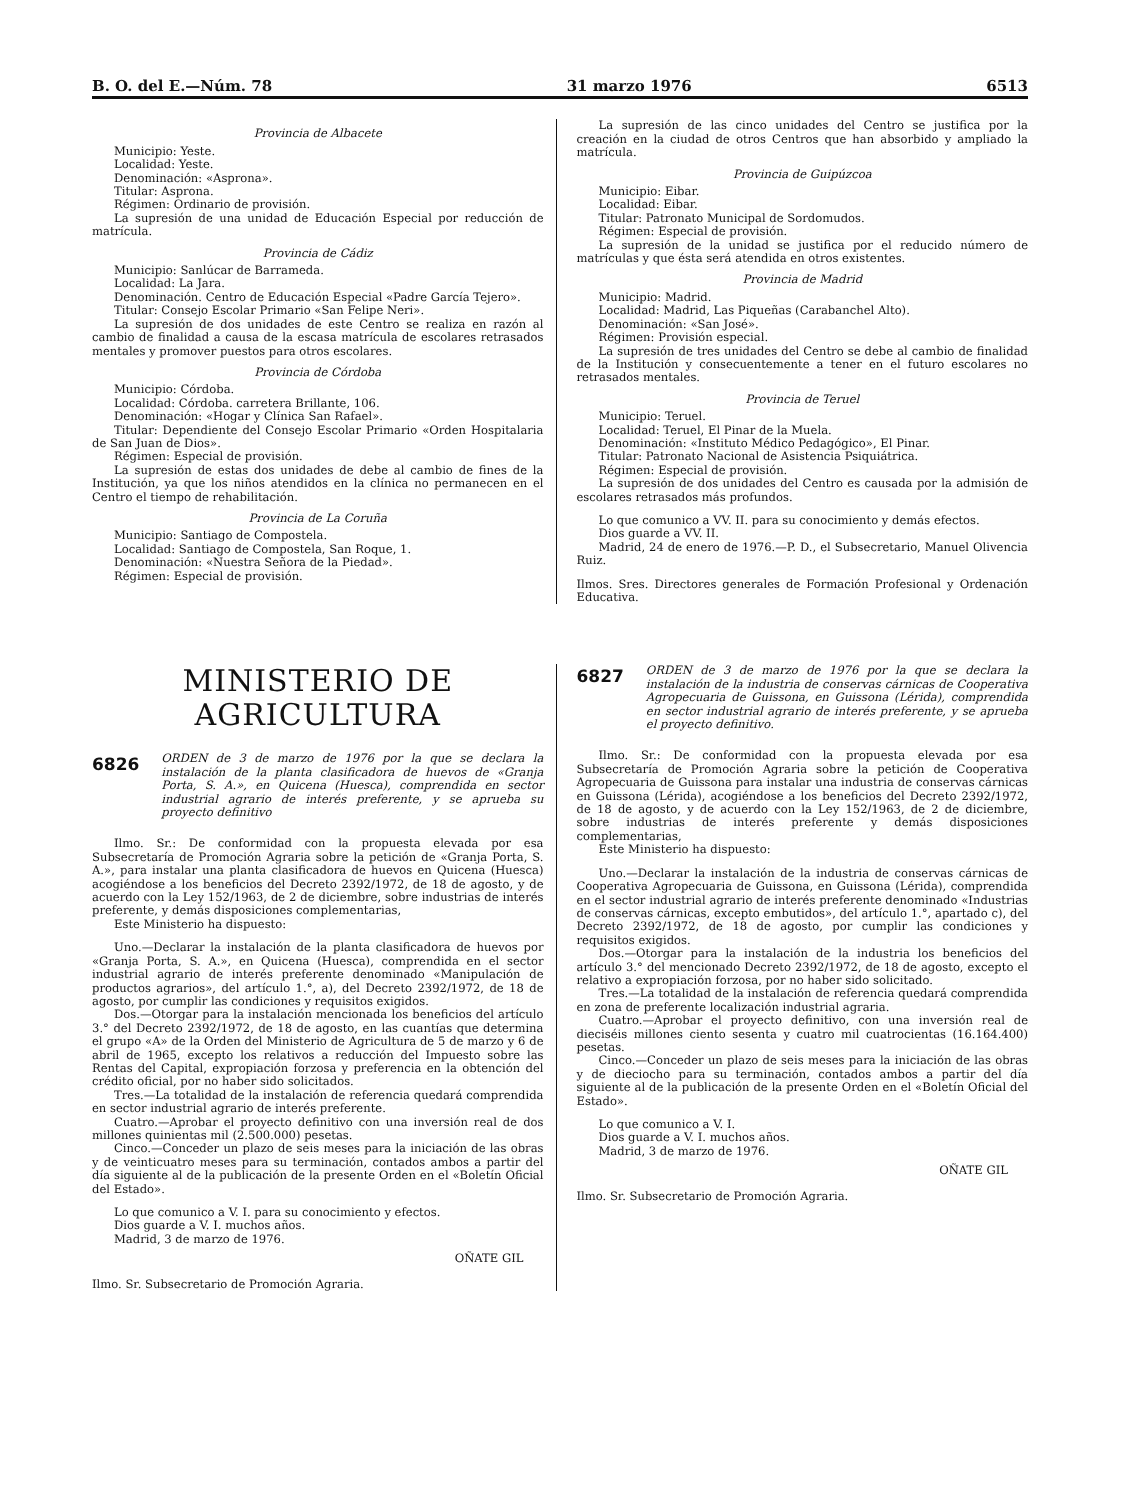B. O. del E.—Núm. 78 31 marzo 1976 6513
Provincia de Albacete
Municipio: Yeste.
Localidad: Yeste.
Denominación: «Asprona».
Titular: Asprona.
Régimen: Ordinario de provisión.
La supresión de una unidad de Educación Especial por reducción de matrícula.
Provincia de Cádiz
Municipio: Sanlúcar de Barrameda.
Localidad: La Jara.
Denominación. Centro de Educación Especial «Padre García Tejero».
Titular: Consejo Escolar Primario «San Felipe Neri».
La supresión de dos unidades de este Centro se realiza en razón al cambio de finalidad a causa de la escasa matrícula de escolares retrasados mentales y promover puestos para otros escolares.
Provincia de Córdoba
Municipio: Córdoba.
Localidad: Córdoba. carretera Brillante, 106.
Denominación: «Hogar y Clínica San Rafael».
Titular: Dependiente del Consejo Escolar Primario «Orden Hospitalaria de San Juan de Dios».
Régimen: Especial de provisión.
La supresión de estas dos unidades de debe al cambio de fines de la Institución, ya que los niños atendidos en la clínica no permanecen en el Centro el tiempo de rehabilitación.
Provincia de La Coruña
Municipio: Santiago de Compostela.
Localidad: Santiago de Compostela, San Roque, 1.
Denominación: «Nuestra Señora de la Piedad».
Régimen: Especial de provisión.
La supresión de las cinco unidades del Centro se justifica por la creación en la ciudad de otros Centros que han absorbido y ampliado la matrícula.
Provincia de Guipúzcoa
Municipio: Eibar.
Localidad: Eibar.
Titular: Patronato Municipal de Sordomudos.
Régimen: Especial de provisión.
La supresión de la unidad se justifica por el reducido número de matrículas y que ésta será atendida en otros existentes.
Provincia de Madrid
Municipio: Madrid.
Localidad: Madrid, Las Piqueñas (Carabanchel Alto).
Denominación: «San José».
Régimen: Provisión especial.
La supresión de tres unidades del Centro se debe al cambio de finalidad de la Institución y consecuentemente a tener en el futuro escolares no retrasados mentales.
Provincia de Teruel
Municipio: Teruel.
Localidad: Teruel, El Pinar de la Muela.
Denominación: «Instituto Médico Pedagógico», El Pinar.
Titular: Patronato Nacional de Asistencia Psiquiátrica.
Régimen: Especial de provisión.
La supresión de dos unidades del Centro es causada por la admisión de escolares retrasados más profundos.
Lo que comunico a VV. II. para su conocimiento y demás efectos.
Dios guarde a VV. II.
Madrid, 24 de enero de 1976.—P. D., el Subsecretario, Manuel Olivencia Ruiz.
Ilmos. Sres. Directores generales de Formación Profesional y Ordenación Educativa.
MINISTERIO DE AGRICULTURA
6826
ORDEN de 3 de marzo de 1976 por la que se declara la instalación de la planta clasificadora de huevos de «Granja Porta, S. A.», en Quicena (Huesca), comprendida en sector industrial agrario de interés preferente, y se aprueba su proyecto definitivo
Ilmo. Sr.: De conformidad con la propuesta elevada por esa Subsecretaría de Promoción Agraria sobre la petición de «Granja Porta, S. A.», para instalar una planta clasificadora de huevos en Quicena (Huesca) acogiéndose a los beneficios del Decreto 2392/1972, de 18 de agosto, y de acuerdo con la Ley 152/1963, de 2 de diciembre, sobre industrias de interés preferente, y demás disposiciones complementarias,
Este Ministerio ha dispuesto:
Uno.—Declarar la instalación de la planta clasificadora de huevos por «Granja Porta, S. A.», en Quicena (Huesca), comprendida en el sector industrial agrario de interés preferente denominado «Manipulación de productos agrarios», del artículo 1.°, a), del Decreto 2392/1972, de 18 de agosto, por cumplir las condiciones y requisitos exigidos.
Dos.—Otorgar para la instalación mencionada los beneficios del artículo 3.° del Decreto 2392/1972, de 18 de agosto, en las cuantías que determina el grupo «A» de la Orden del Ministerio de Agricultura de 5 de marzo y 6 de abril de 1965, excepto los relativos a reducción del Impuesto sobre las Rentas del Capital, expropiación forzosa y preferencia en la obtención del crédito oficial, por no haber sido solicitados.
Tres.—La totalidad de la instalación de referencia quedará comprendida en sector industrial agrario de interés preferente.
Cuatro.—Aprobar el proyecto definitivo con una inversión real de dos millones quinientas mil (2.500.000) pesetas.
Cinco.—Conceder un plazo de seis meses para la iniciación de las obras y de veinticuatro meses para su terminación, contados ambos a partir del día siguiente al de la publicación de la presente Orden en el «Boletín Oficial del Estado».
Lo que comunico a V. I. para su conocimiento y efectos.
Dios guarde a V. I. muchos años.
Madrid, 3 de marzo de 1976.
OÑATE GIL
Ilmo. Sr. Subsecretario de Promoción Agraria.
6827
ORDEN de 3 de marzo de 1976 por la que se declara la instalación de la industria de conservas cárnicas de Cooperativa Agropecuaria de Guissona, en Guissona (Lérida), comprendida en sector industrial agrario de interés preferente, y se aprueba el proyecto definitivo.
Ilmo. Sr.: De conformidad con la propuesta elevada por esa Subsecretaría de Promoción Agraria sobre la petición de Cooperativa Agropecuaria de Guissona para instalar una industria de conservas cárnicas en Guissona (Lérida), acogiéndose a los beneficios del Decreto 2392/1972, de 18 de agosto, y de acuerdo con la Ley 152/1963, de 2 de diciembre, sobre industrias de interés preferente y demás disposiciones complementarias,
Este Ministerio ha dispuesto:
Uno.—Declarar la instalación de la industria de conservas cárnicas de Cooperativa Agropecuaria de Guissona, en Guissona (Lérida), comprendida en el sector industrial agrario de interés preferente denominado «Industrias de conservas cárnicas, excepto embutidos», del artículo 1.°, apartado c), del Decreto 2392/1972, de 18 de agosto, por cumplir las condiciones y requisitos exigidos.
Dos.—Otorgar para la instalación de la industria los beneficios del artículo 3.° del mencionado Decreto 2392/1972, de 18 de agosto, excepto el relativo a expropiación forzosa, por no haber sido solicitado.
Tres.—La totalidad de la instalación de referencia quedará comprendida en zona de preferente localización industrial agraria.
Cuatro.—Aprobar el proyecto definitivo, con una inversión real de dieciséis millones ciento sesenta y cuatro mil cuatrocientas (16.164.400) pesetas.
Cinco.—Conceder un plazo de seis meses para la iniciación de las obras y de dieciocho para su terminación, contados ambos a partir del día siguiente al de la publicación de la presente Orden en el «Boletín Oficial del Estado».
Lo que comunico a V. I.
Dios guarde a V. I. muchos años.
Madrid, 3 de marzo de 1976.
OÑATE GIL
Ilmo. Sr. Subsecretario de Promoción Agraria.